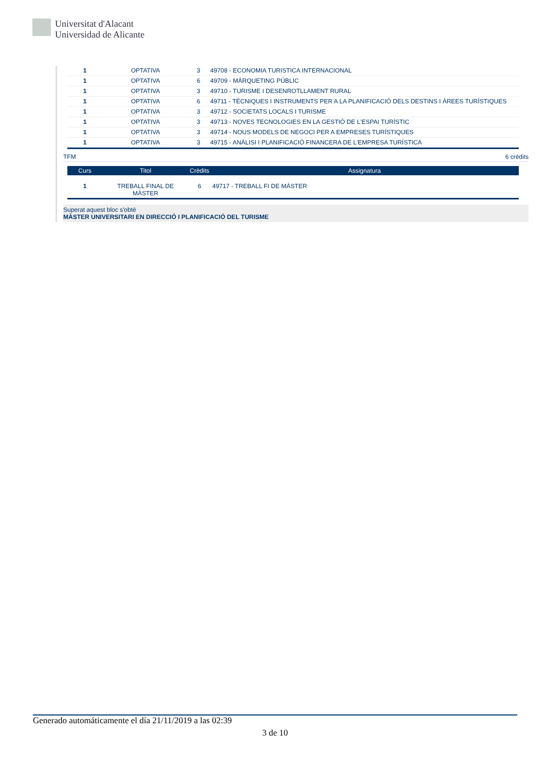Universitat d'Alacant
Universidad de Alicante
| 1 | OPTATIVA | 3 | 49708 - ECONOMIA TURISTICA INTERNACIONAL |
| 1 | OPTATIVA | 6 | 49709 - MÀRQUETING PÚBLIC |
| 1 | OPTATIVA | 3 | 49710 - TURISME I DESENROTLLAMENT RURAL |
| 1 | OPTATIVA | 6 | 49711 - TÈCNIQUES I INSTRUMENTS PER A LA PLANIFICACIÓ DELS DESTINS I ÀREES TURÍSTIQUES |
| 1 | OPTATIVA | 3 | 49712 - SOCIETATS LOCALS I TURISME |
| 1 | OPTATIVA | 3 | 49713 - NOVES TECNOLOGIES EN LA GESTIÓ DE L'ESPAI TURÍSTIC |
| 1 | OPTATIVA | 3 | 49714 - NOUS MODELS DE NEGOCI PER A EMPRESES TURÍSTIQUES |
| 1 | OPTATIVA | 3 | 49715 - ANÀLISI I PLANIFICACIÓ FINANCERA DE L'EMPRESA TURÍSTICA |
TFM 6 crèdits
| Curs | Titol | Crèdits | Assignatura |
| --- | --- | --- | --- |
| 1 | TREBALL FINAL DE MÀSTER | 6 | 49717 - TREBALL FI DE MÀSTER |
Superat aquest bloc s'obté
MÀSTER UNIVERSITARI EN DIRECCIÓ I PLANIFICACIÓ DEL TURISME
Generado automáticamente el día 21/11/2019 a las 02:39
3 de 10